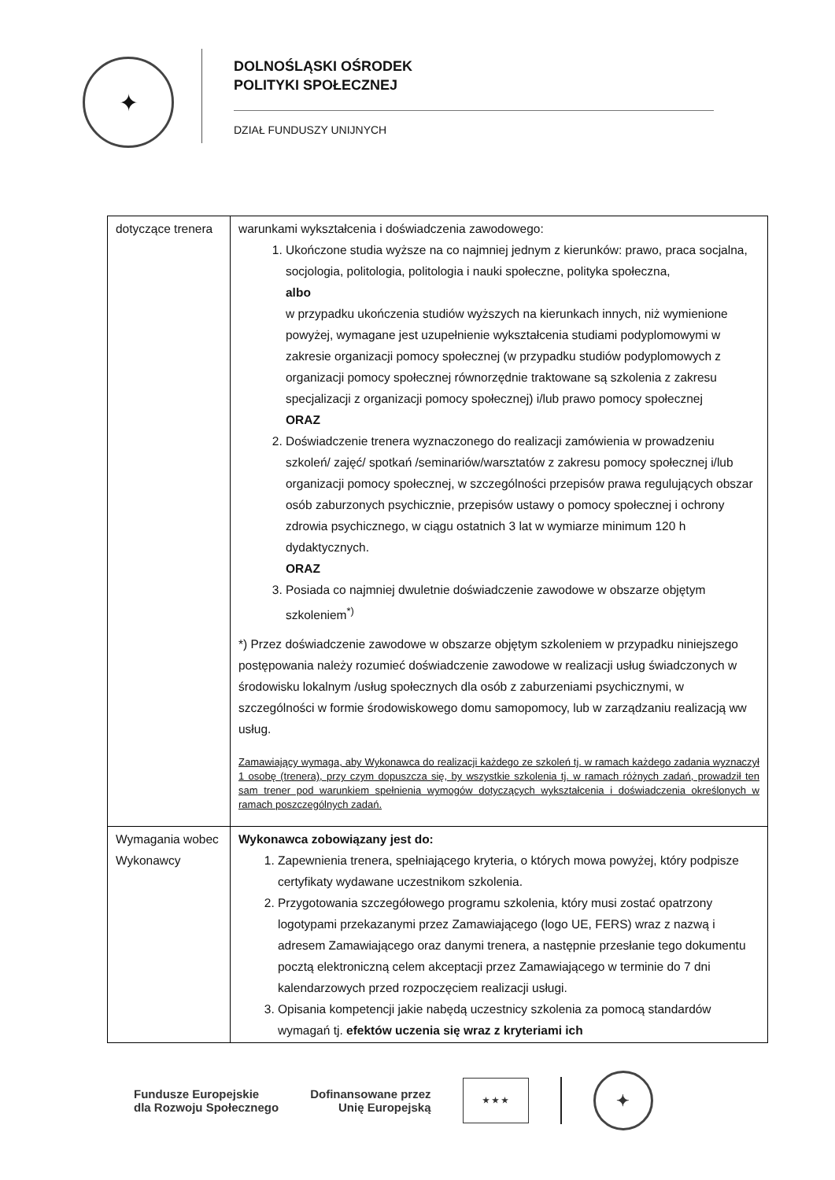✦
DOLNOŚLĄSKI OŚRODEK
POLITYKI SPOŁECZNEJ
DZIAŁ FUNDUSZY UNIJNYCH
| dotyczące trenera | warunkami wykształcenia i doświadczenia zawodowego: 1. Ukończone studia wyższe na co najmniej jednym z kierunków: prawo, praca socjalna, socjologia, politologia, politologia i nauki społeczne, polityka społeczna, albo w przypadku ukończenia studiów wyższych na kierunkach innych, niż wymienione powyżej, wymagane jest uzupełnienie wykształcenia studiami podyplomowymi w zakresie organizacji pomocy społecznej (w przypadku studiów podyplomowych z organizacji pomocy społecznej równorzędnie traktowane są szkolenia z zakresu specjalizacji z organizacji pomocy społecznej) i/lub prawo pomocy społecznej ORAZ 2. Doświadczenie trenera wyznaczonego do realizacji zamówienia w prowadzeniu szkoleń/ zajęć/ spotkań /seminariów/warsztatów z zakresu pomocy społecznej i/lub organizacji pomocy społecznej, w szczególności przepisów prawa regulujących obszar osób zaburzonych psychicznie, przepisów ustawy o pomocy społecznej i ochrony zdrowia psychicznego, w ciągu ostatnich 3 lat w wymiarze minimum 120 h dydaktycznych. ORAZ 3. Posiada co najmniej dwuletnie doświadczenie zawodowe w obszarze objętym szkoleniem<sup>*)</sup> *) Przez doświadczenie zawodowe w obszarze objętym szkoleniem w przypadku niniejszego postępowania należy rozumieć doświadczenie zawodowe w realizacji usług świadczonych w środowisku lokalnym /usług społecznych dla osób z zaburzeniami psychicznymi, w szczególności w formie środowiskowego domu samopomocy, lub w zarządzaniu realizacją ww usług. Zamawiający wymaga, aby Wykonawca do realizacji każdego ze szkoleń tj. w ramach każdego zadania wyznaczył 1 osobę (trenera), przy czym dopuszcza się, by wszystkie szkolenia tj. w ramach różnych zadań, prowadził ten sam trener pod warunkiem spełnienia wymogów dotyczących wykształcenia i doświadczenia określonych w ramach poszczególnych zadań. |
| Wymagania wobec Wykonawcy | Wykonawca zobowiązany jest do: 1. Zapewnienia trenera, spełniającego kryteria, o których mowa powyżej, który podpisze certyfikaty wydawane uczestnikom szkolenia. 2. Przygotowania szczegółowego programu szkolenia, który musi zostać opatrzony logotypami przekazanymi przez Zamawiającego (logo UE, FERS) wraz z nazwą i adresem Zamawiającego oraz danymi trenera, a następnie przesłanie tego dokumentu pocztą elektroniczną celem akceptacji przez Zamawiającego w terminie do 7 dni kalendarzowych przed rozpoczęciem realizacji usługi. 3. Opisania kompetencji jakie nabędą uczestnicy szkolenia za pomocą standardów wymagań tj. efektów uczenia się wraz z kryteriami ich |
Fundusze Europejskie
dla Rozwoju Społecznego
Dofinansowane przez
Unię Europejską
★ ★ ★
✦